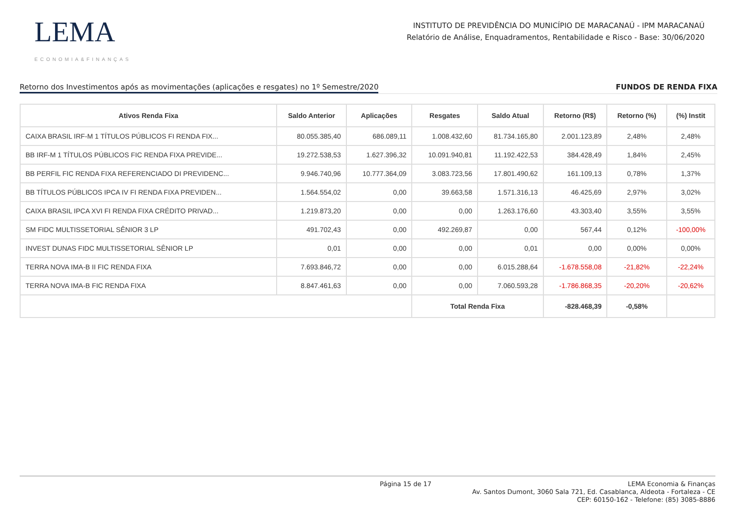LEMA
ECONOMIA&FINANÇAS
INSTITUTO DE PREVIDÊNCIA DO MUNICÍPIO DE MARACANAÚ - IPM MARACANAÚ
Relatório de Análise, Enquadramentos, Rentabilidade e Risco - Base: 30/06/2020
Retorno dos Investimentos após as movimentações (aplicações e resgates) no 1º Semestre/2020 FUNDOS DE RENDA FIXA
| Ativos Renda Fixa | Saldo Anterior | Aplicações | Resgates | Saldo Atual | Retorno (R$) | Retorno (%) | (%) Instit |
| --- | --- | --- | --- | --- | --- | --- | --- |
| CAIXA BRASIL IRF-M 1 TÍTULOS PÚBLICOS FI RENDA FIX... | 80.055.385,40 | 686.089,11 | 1.008.432,60 | 81.734.165,80 | 2.001.123,89 | 2,48% | 2,48% |
| BB IRF-M 1 TÍTULOS PÚBLICOS FIC RENDA FIXA PREVIDE... | 19.272.538,53 | 1.627.396,32 | 10.091.940,81 | 11.192.422,53 | 384.428,49 | 1,84% | 2,45% |
| BB PERFIL FIC RENDA FIXA REFERENCIADO DI PREVIDENC... | 9.946.740,96 | 10.777.364,09 | 3.083.723,56 | 17.801.490,62 | 161.109,13 | 0,78% | 1,37% |
| BB TÍTULOS PÚBLICOS IPCA IV FI RENDA FIXA PREVIDEN... | 1.564.554,02 | 0,00 | 39.663,58 | 1.571.316,13 | 46.425,69 | 2,97% | 3,02% |
| CAIXA BRASIL IPCA XVI FI RENDA FIXA CRÉDITO PRIVAD... | 1.219.873,20 | 0,00 | 0,00 | 1.263.176,60 | 43.303,40 | 3,55% | 3,55% |
| SM FIDC MULTISSETORIAL SÊNIOR 3 LP | 491.702,43 | 0,00 | 492.269,87 | 0,00 | 567,44 | 0,12% | -100,00% |
| INVEST DUNAS FIDC MULTISSETORIAL SÊNIOR LP | 0,01 | 0,00 | 0,00 | 0,01 | 0,00 | 0,00% | 0,00% |
| TERRA NOVA IMA-B II FIC RENDA FIXA | 7.693.846,72 | 0,00 | 0,00 | 6.015.288,64 | -1.678.558,08 | -21,82% | -22,24% |
| TERRA NOVA IMA-B FIC RENDA FIXA | 8.847.461,63 | 0,00 | 0,00 | 7.060.593,28 | -1.786.868,35 | -20,20% | -20,62% |
| | | | Total Renda Fixa | | -828.468,39 | -0,58% | |
Página 15 de 17 LEMA Economia & Finanças
Av. Santos Dumont, 3060 Sala 721, Ed. Casablanca, Aldeota - Fortaleza - CE
CEP: 60150-162 - Telefone: (85) 3085-8886